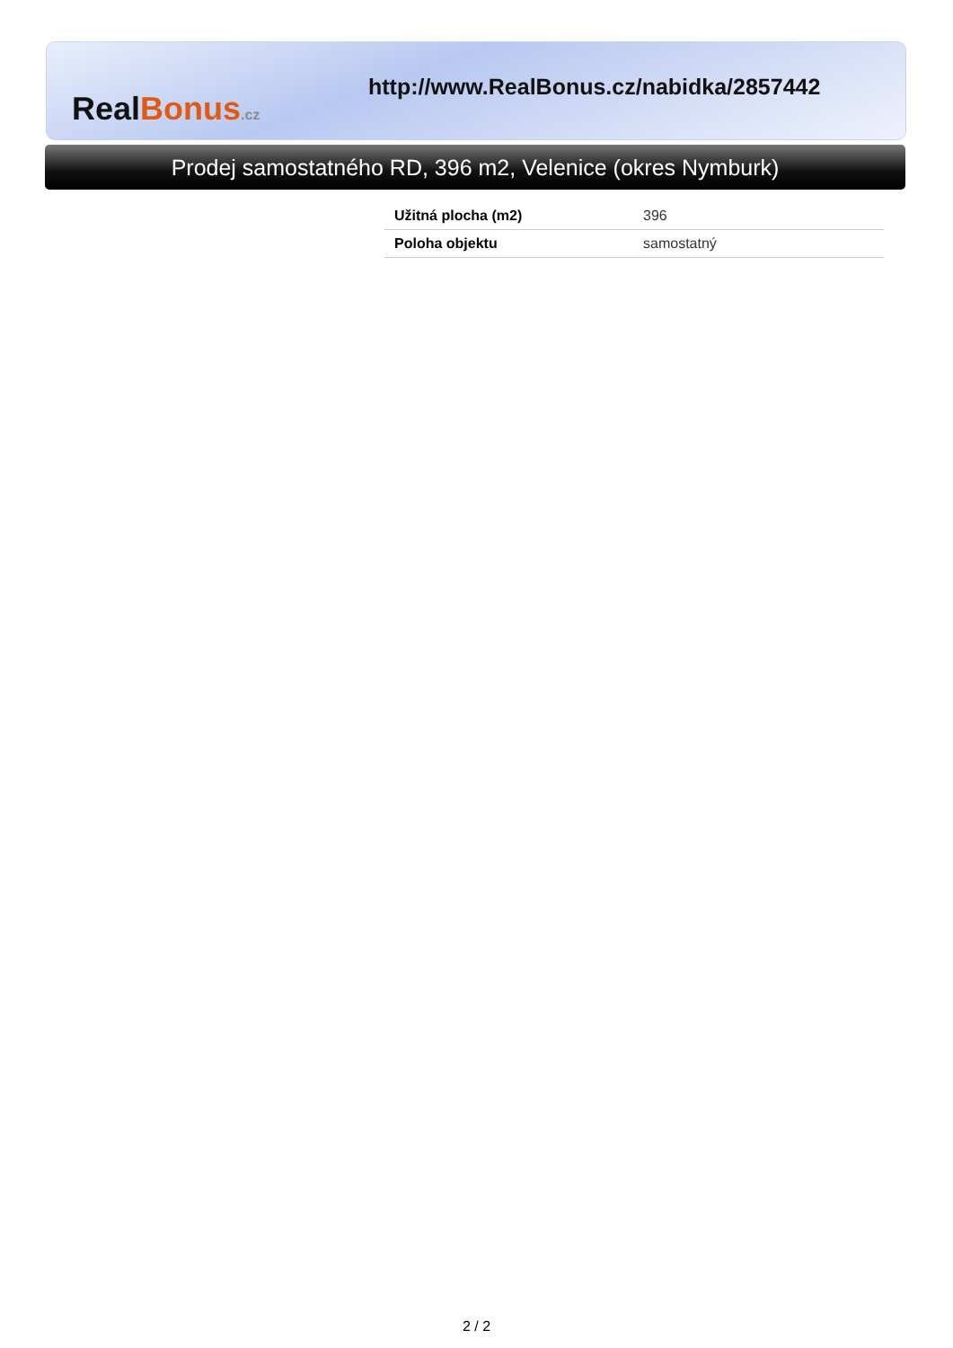Real Bonus.cz
http://www.RealBonus.cz/nabidka/2857442
Prodej samostatného RD, 396 m2, Velenice (okres Nymburk)
| Užitná plocha (m2) | 396 |
| Poloha objektu | samostatný |
2 / 2